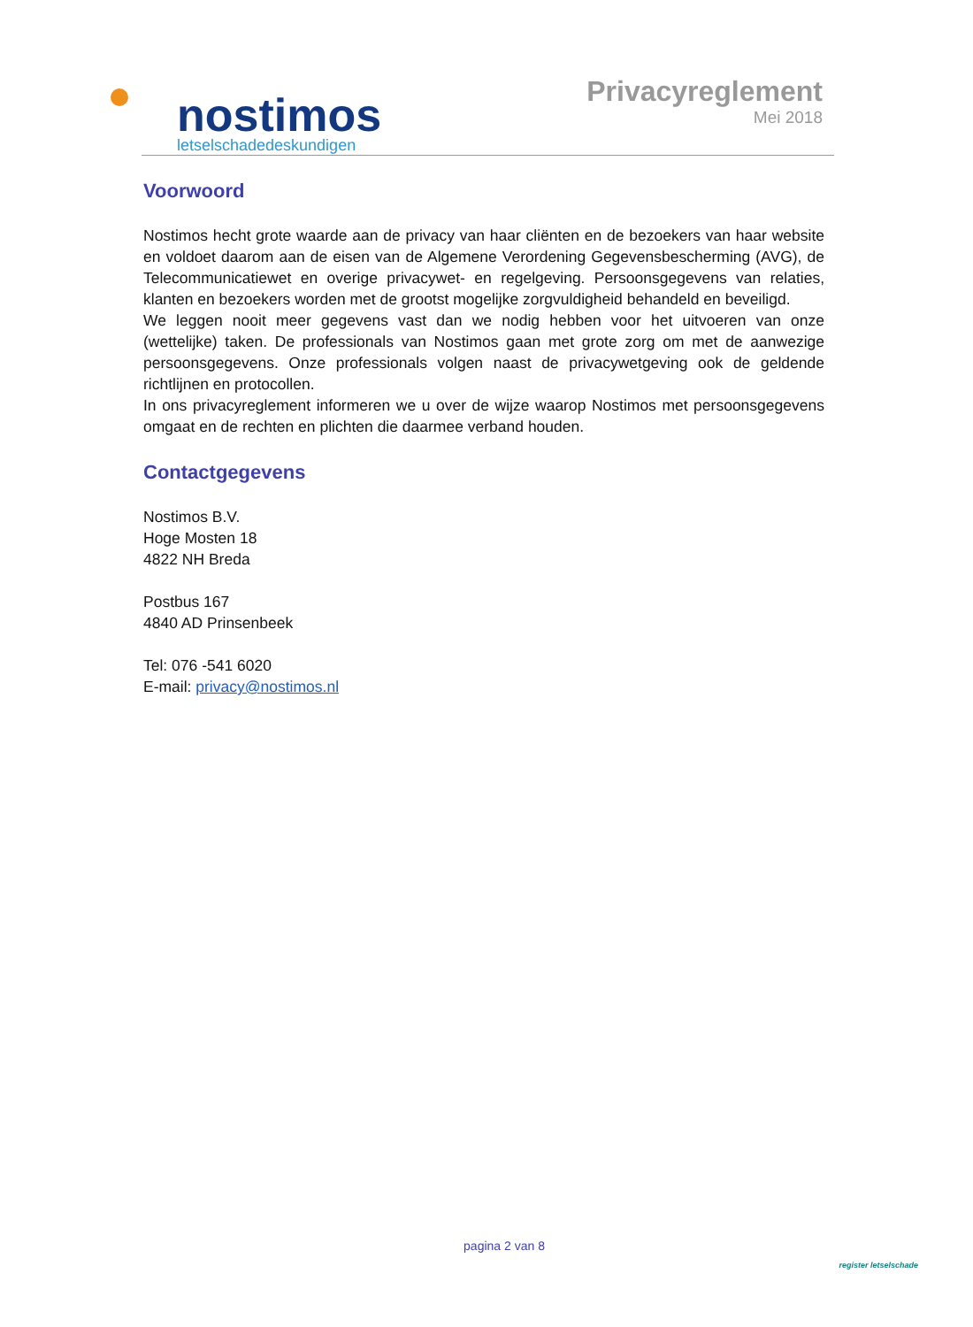nostimos
letselschadedeskundigen
Privacyreglement
Mei 2018
Voorwoord
Nostimos hecht grote waarde aan de privacy van haar cliënten en de bezoekers van haar website en voldoet daarom aan de eisen van de Algemene Verordening Gegevensbescherming (AVG), de Telecommunicatiewet en overige privacywet- en regelgeving. Persoonsgegevens van relaties, klanten en bezoekers worden met de grootst mogelijke zorgvuldigheid behandeld en beveiligd.
We leggen nooit meer gegevens vast dan we nodig hebben voor het uitvoeren van onze (wettelijke) taken. De professionals van Nostimos gaan met grote zorg om met de aanwezige persoonsgegevens. Onze professionals volgen naast de privacywetgeving ook de geldende richtlijnen en protocollen.
In ons privacyreglement informeren we u over de wijze waarop Nostimos met persoonsgegevens omgaat en de rechten en plichten die daarmee verband houden.
Contactgegevens
Nostimos B.V.
Hoge Mosten 18
4822 NH Breda
Postbus 167
4840 AD Prinsenbeek
Tel: 076 -541 6020
E-mail: privacy@nostimos.nl
pagina 2 van 8
register letselschade